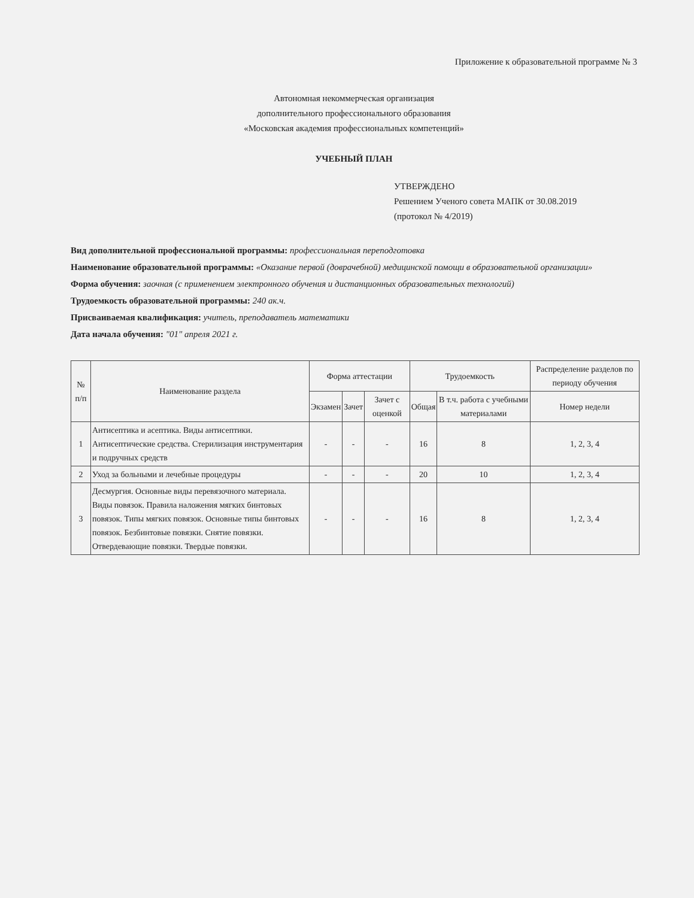Приложение к образовательной программе № 3
Автономная некоммерческая организация
дополнительного профессионального образования
«Московская академия профессиональных компетенций»
УЧЕБНЫЙ ПЛАН
УТВЕРЖДЕНО
Решением Ученого совета МАПК от 30.08.2019
(протокол № 4/2019)
Вид дополнительной профессиональной программы: профессиональная переподготовка
Наименование образовательной программы: «Оказание первой (доврачебной) медицинской помощи в образовательной организации»
Форма обучения: заочная (с применением электронного обучения и дистанционных образовательных технологий)
Трудоемкость образовательной программы: 240 ак.ч.
Присваиваемая квалификация: учитель, преподаватель математики
Дата начала обучения: "01" апреля 2021 г.
| № п/п | Наименование раздела | Форма аттестации | | | Трудоемкость | | Распределение разделов по периоду обучения |
| --- | --- | --- | --- | --- | --- | --- | --- |
| | | Экзамен | Зачет | Зачет с оценкой | Общая | В т.ч. работа с учебными материалами | Номер недели |
| 1 | Антисептика и асептика. Виды антисептики. Антисептические средства. Стерилизация инструментария и подручных средств | - | - | - | 16 | 8 | 1, 2, 3, 4 |
| 2 | Уход за больными и лечебные процедуры | - | - | - | 20 | 10 | 1, 2, 3, 4 |
| 3 | Десмургия. Основные виды перевязочного материала. Виды повязок. Правила наложения мягких бинтовых повязок. Типы мягких повязок. Основные типы бинтовых повязок. Безбинтовые повязки. Снятие повязки. Отвердевающие повязки. Твердые повязки. | - | - | - | 16 | 8 | 1, 2, 3, 4 |